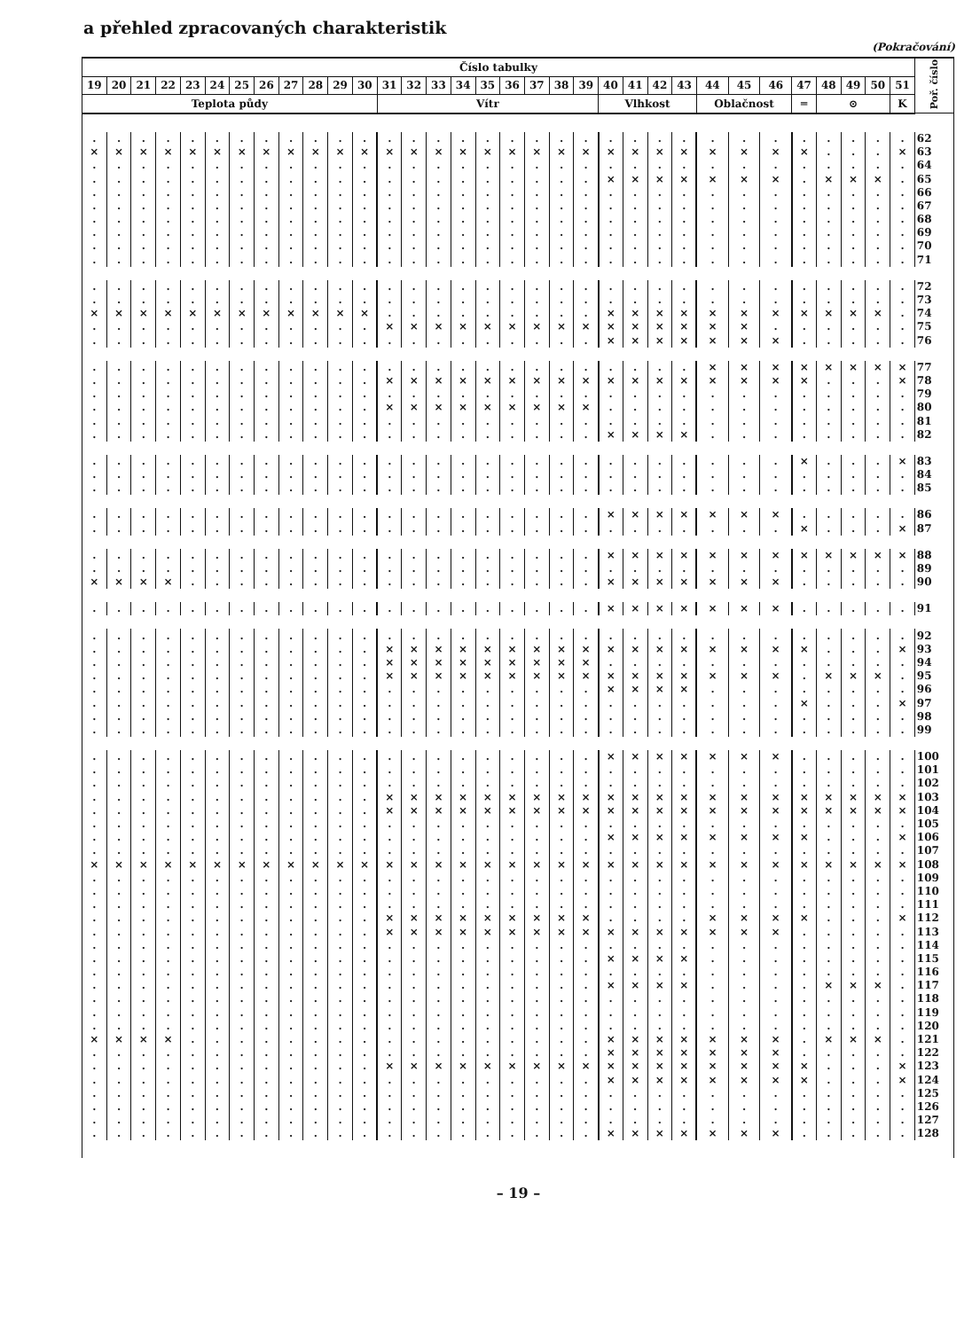a přehled zpracovaných charakteristik
(Pokračování)
| Číslo tabulky | | | | | | | | | | | | | | | | | | | | | | | | | | | | | | | | | Poř. číslo |
| --- | --- | --- | --- | --- | --- | --- | --- | --- | --- | --- | --- | --- | --- | --- | --- | --- | --- | --- | --- | --- | --- | --- | --- | --- | --- | --- | --- | --- | --- | --- | --- | --- | --- |
| 19 | 20 | 21 | 22 | 23 | 24 | 25 | 26 | 27 | 28 | 29 | 30 | 31 | 32 | 33 | 34 | 35 | 36 | 37 | 38 | 39 | 40 | 41 | 42 | 43 | 44 | 45 | 46 | 47 | 48 | 49 | 50 | 51 | |
| Teplota půdy | | | | | | | | | | | | Vítr | | | | | | | | | Vlhkost | | | | Oblačnost | | | ═ | ⊙ | | | K | |
| . | . | . | . | . | . | . | . | . | . | . | . | . | . | . | . | . | . | . | . | . | . | . | . | . | . | . | . | . | . | . | . | . | 62 |
| × | × | × | × | × | × | × | × | × | × | × | × | × | × | × | × | × | × | × | × | × | × | × | × | × | × | × | × | × | . | . | . | × | 63 |
| . | . | . | . | . | . | . | . | . | . | . | . | . | . | . | . | . | . | . | . | . | . | . | . | . | . | . | . | . | . | . | . | . | 64 |
| . | . | . | . | . | . | . | . | . | . | . | . | . | . | . | . | . | . | . | . | . | × | × | × | × | × | × | × | . | × | × | × | . | 65 |
| . | . | . | . | . | . | . | . | . | . | . | . | . | . | . | . | . | . | . | . | . | . | . | . | . | . | . | . | . | . | . | . | . | 66 |
| . | . | . | . | . | . | . | . | . | . | . | . | . | . | . | . | . | . | . | . | . | . | . | . | . | . | . | . | . | . | . | . | . | 67 |
| . | . | . | . | . | . | . | . | . | . | . | . | . | . | . | . | . | . | . | . | . | . | . | . | . | . | . | . | . | . | . | . | . | 68 |
| . | . | . | . | . | . | . | . | . | . | . | . | . | . | . | . | . | . | . | . | . | . | . | . | . | . | . | . | . | . | . | . | . | 69 |
| . | . | . | . | . | . | . | . | . | . | . | . | . | . | . | . | . | . | . | . | . | . | . | . | . | . | . | . | . | . | . | . | . | 70 |
| . | . | . | . | . | . | . | . | . | . | . | . | . | . | . | . | . | . | . | . | . | . | . | . | . | . | . | . | . | . | . | . | . | 71 |
| . | . | . | . | . | . | . | . | . | . | . | . | . | . | . | . | . | . | . | . | . | . | . | . | . | . | . | . | . | . | . | . | . | 72 |
| . | . | . | . | . | . | . | . | . | . | . | . | . | . | . | . | . | . | . | . | . | . | . | . | . | . | . | . | . | . | . | . | . | 73 |
| × | × | × | × | × | × | × | × | × | × | × | × | . | . | . | . | . | . | . | . | . | × | × | × | × | × | × | × | × | × | × | × | . | 74 |
| . | . | . | . | . | . | . | . | . | . | . | . | × | × | × | × | × | × | × | × | × | × | × | × | × | × | × | . | . | . | . | . | . | 75 |
| . | . | . | . | . | . | . | . | . | . | . | . | . | . | . | . | . | . | . | . | . | × | × | × | × | × | × | × | . | . | . | . | . | 76 |
| . | . | . | . | . | . | . | . | . | . | . | . | . | . | . | . | . | . | . | . | . | . | . | . | . | × | × | × | × | × | × | × | × | 77 |
| . | . | . | . | . | . | . | . | . | . | . | . | × | × | × | × | × | × | × | × | × | × | × | × | × | × | × | × | × | . | . | . | × | 78 |
| . | . | . | . | . | . | . | . | . | . | . | . | . | . | . | . | . | . | . | . | . | . | . | . | . | . | . | . | . | . | . | . | . | 79 |
| . | . | . | . | . | . | . | . | . | . | . | . | × | × | × | × | × | × | × | × | × | . | . | . | . | . | . | . | . | . | . | . | . | 80 |
| . | . | . | . | . | . | . | . | . | . | . | . | . | . | . | . | . | . | . | . | . | . | . | . | . | . | . | . | . | . | . | . | . | 81 |
| . | . | . | . | . | . | . | . | . | . | . | . | . | . | . | . | . | . | . | . | . | × | × | × | × | . | . | . | . | . | . | . | . | 82 |
| . | . | . | . | . | . | . | . | . | . | . | . | . | . | . | . | . | . | . | . | . | . | . | . | . | . | . | . | × | . | . | . | × | 83 |
| . | . | . | . | . | . | . | . | . | . | . | . | . | . | . | . | . | . | . | . | . | . | . | . | . | . | . | . | . | . | . | . | . | 84 |
| . | . | . | . | . | . | . | . | . | . | . | . | . | . | . | . | . | . | . | . | . | . | . | . | . | . | . | . | . | . | . | . | . | 85 |
| . | . | . | . | . | . | . | . | . | . | . | . | . | . | . | . | . | . | . | . | . | × | × | × | × | × | × | × | . | . | . | . | . | 86 |
| . | . | . | . | . | . | . | . | . | . | . | . | . | . | . | . | . | . | . | . | . | . | . | . | . | . | . | . | × | . | . | . | × | 87 |
| . | . | . | . | . | . | . | . | . | . | . | . | . | . | . | . | . | . | . | . | . | × | × | × | × | × | × | × | × | × | × | × | × | 88 |
| . | . | . | . | . | . | . | . | . | . | . | . | . | . | . | . | . | . | . | . | . | . | . | . | . | . | . | . | . | . | . | . | . | 89 |
| × | × | × | × | . | . | . | . | . | . | . | . | . | . | . | . | . | . | . | . | . | × | × | × | × | × | × | × | . | . | . | . | . | 90 |
| . | . | . | . | . | . | . | . | . | . | . | . | . | . | . | . | . | . | . | . | . | × | × | × | × | × | × | × | . | . | . | . | . | 91 |
| . | . | . | . | . | . | . | . | . | . | . | . | . | . | . | . | . | . | . | . | . | . | . | . | . | . | . | . | . | . | . | . | . | 92 |
| . | . | . | . | . | . | . | . | . | . | . | . | × | × | × | × | × | × | × | × | × | × | × | × | × | × | × | × | × | . | . | . | × | 93 |
| . | . | . | . | . | . | . | . | . | . | . | . | × | × | × | × | × | × | × | × | × | . | . | . | . | . | . | . | . | . | . | . | . | 94 |
| . | . | . | . | . | . | . | . | . | . | . | . | × | × | × | × | × | × | × | × | × | × | × | × | × | × | × | × | . | × | × | × | . | 95 |
| . | . | . | . | . | . | . | . | . | . | . | . | . | . | . | . | . | . | . | . | . | × | × | × | × | . | . | . | . | . | . | . | . | 96 |
| . | . | . | . | . | . | . | . | . | . | . | . | . | . | . | . | . | . | . | . | . | . | . | . | . | . | . | . | × | . | . | . | × | 97 |
| . | . | . | . | . | . | . | . | . | . | . | . | . | . | . | . | . | . | . | . | . | . | . | . | . | . | . | . | . | . | . | . | . | 98 |
| . | . | . | . | . | . | . | . | . | . | . | . | . | . | . | . | . | . | . | . | . | . | . | . | . | . | . | . | . | . | . | . | . | 99 |
| . | . | . | . | . | . | . | . | . | . | . | . | . | . | . | . | . | . | . | . | . | × | × | × | × | × | × | × | . | . | . | . | . | 100 |
| . | . | . | . | . | . | . | . | . | . | . | . | . | . | . | . | . | . | . | . | . | . | . | . | . | . | . | . | . | . | . | . | . | 101 |
| . | . | . | . | . | . | . | . | . | . | . | . | . | . | . | . | . | . | . | . | . | . | . | . | . | . | . | . | . | . | . | . | . | 102 |
| . | . | . | . | . | . | . | . | . | . | . | . | × | × | × | × | × | × | × | × | × | × | × | × | × | × | × | × | × | × | × | × | × | 103 |
| . | . | . | . | . | . | . | . | . | . | . | . | × | × | × | × | × | × | × | × | × | × | × | × | × | × | × | × | × | × | × | × | × | 104 |
| . | . | . | . | . | . | . | . | . | . | . | . | . | . | . | . | . | . | . | . | . | . | . | . | . | . | . | . | . | . | . | . | . | 105 |
| . | . | . | . | . | . | . | . | . | . | . | . | . | . | . | . | . | . | . | . | . | × | × | × | × | × | × | × | × | . | . | . | × | 106 |
| . | . | . | . | . | . | . | . | . | . | . | . | . | . | . | . | . | . | . | . | . | . | . | . | . | . | . | . | . | . | . | . | . | 107 |
| × | × | × | × | × | × | × | × | × | × | × | × | × | × | × | × | × | × | × | × | × | × | × | × | × | × | × | × | × | × | × | × | × | 108 |
| . | . | . | . | . | . | . | . | . | . | . | . | . | . | . | . | . | . | . | . | . | . | . | . | . | . | . | . | . | . | . | . | . | 109 |
| . | . | . | . | . | . | . | . | . | . | . | . | . | . | . | . | . | . | . | . | . | . | . | . | . | . | . | . | . | . | . | . | . | 110 |
| . | . | . | . | . | . | . | . | . | . | . | . | . | . | . | . | . | . | . | . | . | . | . | . | . | . | . | . | . | . | . | . | . | 111 |
| . | . | . | . | . | . | . | . | . | . | . | . | × | × | × | × | × | × | × | × | × | . | . | . | . | × | × | × | × | . | . | . | × | 112 |
| . | . | . | . | . | . | . | . | . | . | . | . | × | × | × | × | × | × | × | × | × | × | × | × | × | × | × | × | . | . | . | . | . | 113 |
| . | . | . | . | . | . | . | . | . | . | . | . | . | . | . | . | . | . | . | . | . | . | . | . | . | . | . | . | . | . | . | . | . | 114 |
| . | . | . | . | . | . | . | . | . | . | . | . | . | . | . | . | . | . | . | . | . | × | × | × | × | . | . | . | . | . | . | . | . | 115 |
| . | . | . | . | . | . | . | . | . | . | . | . | . | . | . | . | . | . | . | . | . | . | . | . | . | . | . | . | . | . | . | . | . | 116 |
| . | . | . | . | . | . | . | . | . | . | . | . | . | . | . | . | . | . | . | . | . | × | × | × | × | . | . | . | . | × | × | × | . | 117 |
| . | . | . | . | . | . | . | . | . | . | . | . | . | . | . | . | . | . | . | . | . | . | . | . | . | . | . | . | . | . | . | . | . | 118 |
| . | . | . | . | . | . | . | . | . | . | . | . | . | . | . | . | . | . | . | . | . | . | . | . | . | . | . | . | . | . | . | . | . | 119 |
| . | . | . | . | . | . | . | . | . | . | . | . | . | . | . | . | . | . | . | . | . | . | . | . | . | . | . | . | . | . | . | . | . | 120 |
| × | × | × | × | . | . | . | . | . | . | . | . | . | . | . | . | . | . | . | . | . | × | × | × | × | × | × | × | . | × | × | × | . | 121 |
| . | . | . | . | . | . | . | . | . | . | . | . | . | . | . | . | . | . | . | . | . | × | × | × | × | × | × | × | . | . | . | . | . | 122 |
| . | . | . | . | . | . | . | . | . | . | . | . | × | × | × | × | × | × | × | × | × | × | × | × | × | × | × | × | × | . | . | . | × | 123 |
| . | . | . | . | . | . | . | . | . | . | . | . | . | . | . | . | . | . | . | . | . | × | × | × | × | × | × | × | × | . | . | . | × | 124 |
| . | . | . | . | . | . | . | . | . | . | . | . | . | . | . | . | . | . | . | . | . | . | . | . | . | . | . | . | . | . | . | . | . | 125 |
| . | . | . | . | . | . | . | . | . | . | . | . | . | . | . | . | . | . | . | . | . | . | . | . | . | . | . | . | . | . | . | . | . | 126 |
| . | . | . | . | . | . | . | . | . | . | . | . | . | . | . | . | . | . | . | . | . | . | . | . | . | . | . | . | . | . | . | . | . | 127 |
| . | . | . | . | . | . | . | . | . | . | . | . | . | . | . | . | . | . | . | . | . | × | × | × | × | × | × | × | . | . | . | . | . | 128 |
– 19 –